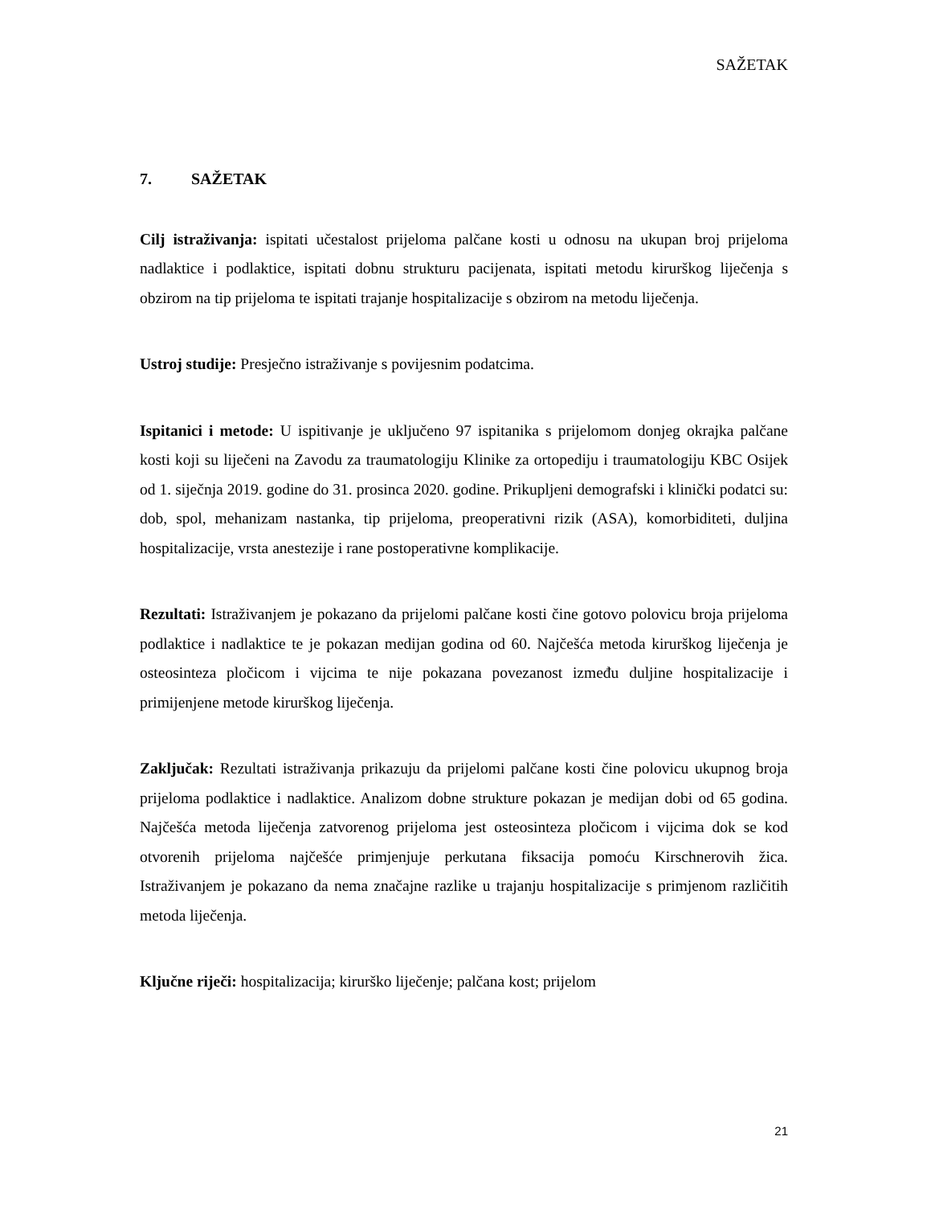SAŽETAK
7. SAŽETAK
Cilj istraživanja: ispitati učestalost prijeloma palčane kosti u odnosu na ukupan broj prijeloma nadlaktice i podlaktice, ispitati dobnu strukturu pacijenata, ispitati metodu kirurškog liječenja s obzirom na tip prijeloma te ispitati trajanje hospitalizacije s obzirom na metodu liječenja.
Ustroj studije: Presječno istraživanje s povijesnim podatcima.
Ispitanici i metode: U ispitivanje je uključeno 97 ispitanika s prijelomom donjeg okrajka palčane kosti koji su liječeni na Zavodu za traumatologiju Klinike za ortopediju i traumatologiju KBC Osijek od 1. siječnja 2019. godine do 31. prosinca 2020. godine. Prikupljeni demografski i klinički podatci su: dob, spol, mehanizam nastanka, tip prijeloma, preoperativni rizik (ASA), komorbiditeti, duljina hospitalizacije, vrsta anestezije i rane postoperativne komplikacije.
Rezultati: Istraživanjem je pokazano da prijelomi palčane kosti čine gotovo polovicu broja prijeloma podlaktice i nadlaktice te je pokazan medijan godina od 60. Najčešća metoda kirurškog liječenja je osteosinteza pločicom i vijcima te nije pokazana povezanost između duljine hospitalizacije i primijenjene metode kirurškog liječenja.
Zaključak: Rezultati istraživanja prikazuju da prijelomi palčane kosti čine polovicu ukupnog broja prijeloma podlaktice i nadlaktice. Analizom dobne strukture pokazan je medijan dobi od 65 godina. Najčešća metoda liječenja zatvorenog prijeloma jest osteosinteza pločicom i vijcima dok se kod otvorenih prijeloma najčešće primjenjuje perkutana fiksacija pomoću Kirschnerovih žica. Istraživanjem je pokazano da nema značajne razlike u trajanju hospitalizacije s primjenom različitih metoda liječenja.
Ključne riječi: hospitalizacija; kirurško liječenje; palčana kost; prijelom
21